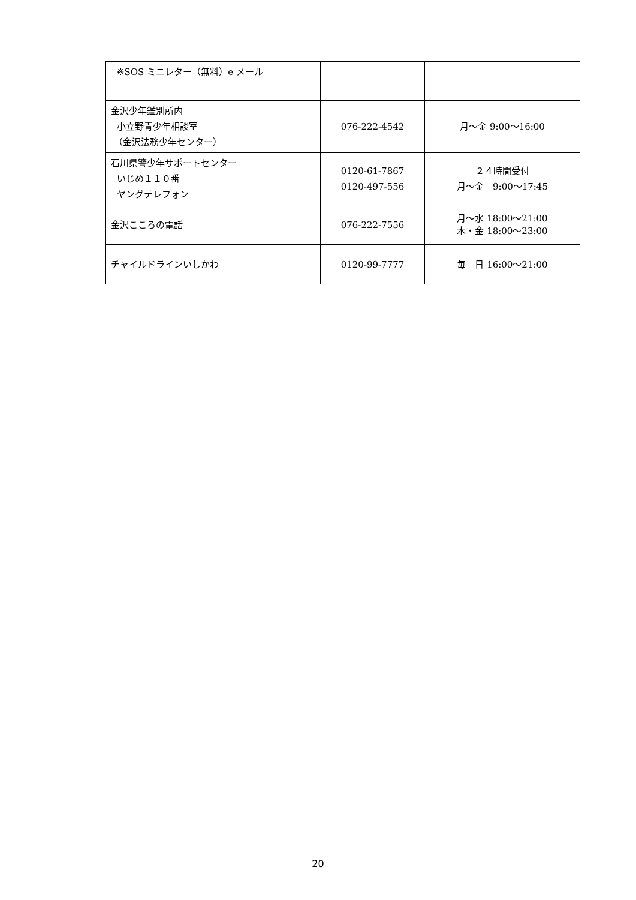| ※SOS ミニレター（無料）e メール | | |
| 金沢少年鑑別所内 小立野青少年相談室 （金沢法務少年センター） | 076-222-4542 | 月～金 9:00～16:00 |
| 石川県警少年サポートセンター いじめ１１０番 ヤングテレフォン | 0120-61-7867 0120-497-556 | ２４時間受付 月～金 9:00～17:45 |
| 金沢こころの電話 | 076-222-7556 | 月～水 18:00～21:00 木・金 18:00～23:00 |
| チャイルドラインいしかわ | 0120-99-7777 | 毎 日 16:00～21:00 |
20